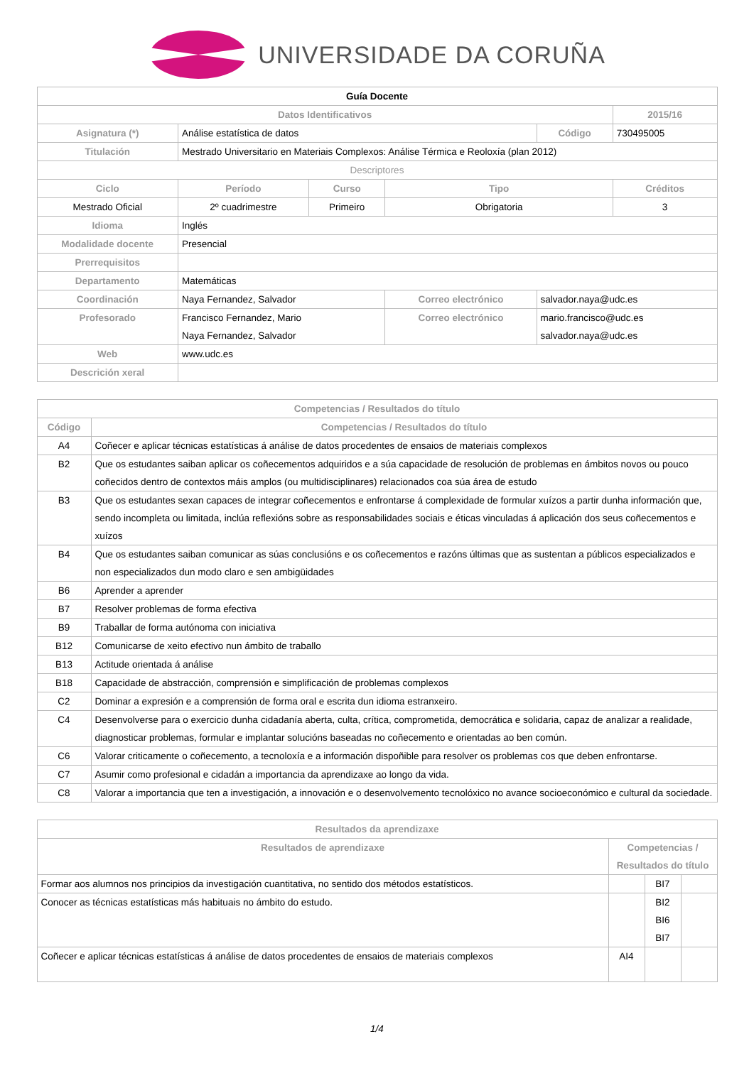UNIVERSIDADE DA CORUÑA
| Guía Docente | | | | | |
| Datos Identificativos | | | | | 2015/16 |
| Asignatura (*) | Análise estatística de datos | | | Código | 730495005 |
| Titulación | Mestrado Universitario en Materiais Complexos: Análise Térmica e Reoloxía (plan 2012) | | | | |
| Descriptores | | | | | |
| Ciclo | Período | Curso | Tipo | | Créditos |
| Mestrado Oficial | 2º cuadrimestre | Primeiro | Obrigatoria | | 3 |
| Idioma | Inglés | | | | |
| Modalidade docente | Presencial | | | | |
| Prerrequisitos | | | | | |
| Departamento | Matemáticas | | | | |
| Coordinación | Naya Fernandez, Salvador | | Correo electrónico | salvador.naya@udc.es | |
| Profesorado | Francisco Fernandez, Mario Naya Fernandez, Salvador | | Correo electrónico | mario.francisco@udc.es salvador.naya@udc.es | |
| Web | www.udc.es | | | | |
| Descrición xeral | | | | | |
| Competencias / Resultados do título | |
| --- | --- |
| Código | Competencias / Resultados do título |
| A4 | Coñecer e aplicar técnicas estatísticas á análise de datos procedentes de ensaios de materiais complexos |
| B2 | Que os estudantes saiban aplicar os coñecementos adquiridos e a súa capacidade de resolución de problemas en ámbitos novos ou pouco coñecidos dentro de contextos máis amplos (ou multidisciplinares) relacionados coa súa área de estudo |
| B3 | Que os estudantes sexan capaces de integrar coñecementos e enfrontarse á complexidade de formular xuízos a partir dunha información que, sendo incompleta ou limitada, inclúa reflexións sobre as responsabilidades sociais e éticas vinculadas á aplicación dos seus coñecementos e xuízos |
| B4 | Que os estudantes saiban comunicar as súas conclusións e os coñecementos e razóns últimas que as sustentan a públicos especializados e non especializados dun modo claro e sen ambigüidades |
| B6 | Aprender a aprender |
| B7 | Resolver problemas de forma efectiva |
| B9 | Traballar de forma autónoma con iniciativa |
| B12 | Comunicarse de xeito efectivo nun ámbito de traballo |
| B13 | Actitude orientada á análise |
| B18 | Capacidade de abstracción, comprensión e simplificación de problemas complexos |
| C2 | Dominar a expresión e a comprensión de forma oral e escrita dun idioma estranxeiro. |
| C4 | Desenvolverse para o exercicio dunha cidadanía aberta, culta, crítica, comprometida, democrática e solidaria, capaz de analizar a realidade, diagnosticar problemas, formular e implantar solucións baseadas no coñecemento e orientadas ao ben común. |
| C6 | Valorar criticamente o coñecemento, a tecnoloxía e a información dispoñible para resolver os problemas cos que deben enfrontarse. |
| C7 | Asumir como profesional e cidadán a importancia da aprendizaxe ao longo da vida. |
| C8 | Valorar a importancia que ten a investigación, a innovación e o desenvolvemento tecnolóxico no avance socioeconómico e cultural da sociedade. |
| Resultados da aprendizaxe | | | |
| --- | --- | --- | --- |
| Resultados de aprendizaxe | Competencias / Resultados do título | | |
| Formar aos alumnos nos principios da investigación cuantitativa, no sentido dos métodos estatísticos. | | BI7 | |
| Conocer as técnicas estatísticas más habituais no ámbito do estudo. | | BI2 BI6 BI7 | |
| Coñecer e aplicar técnicas estatísticas á análise de datos procedentes de ensaios de materiais complexos | AI4 | | |
1/4